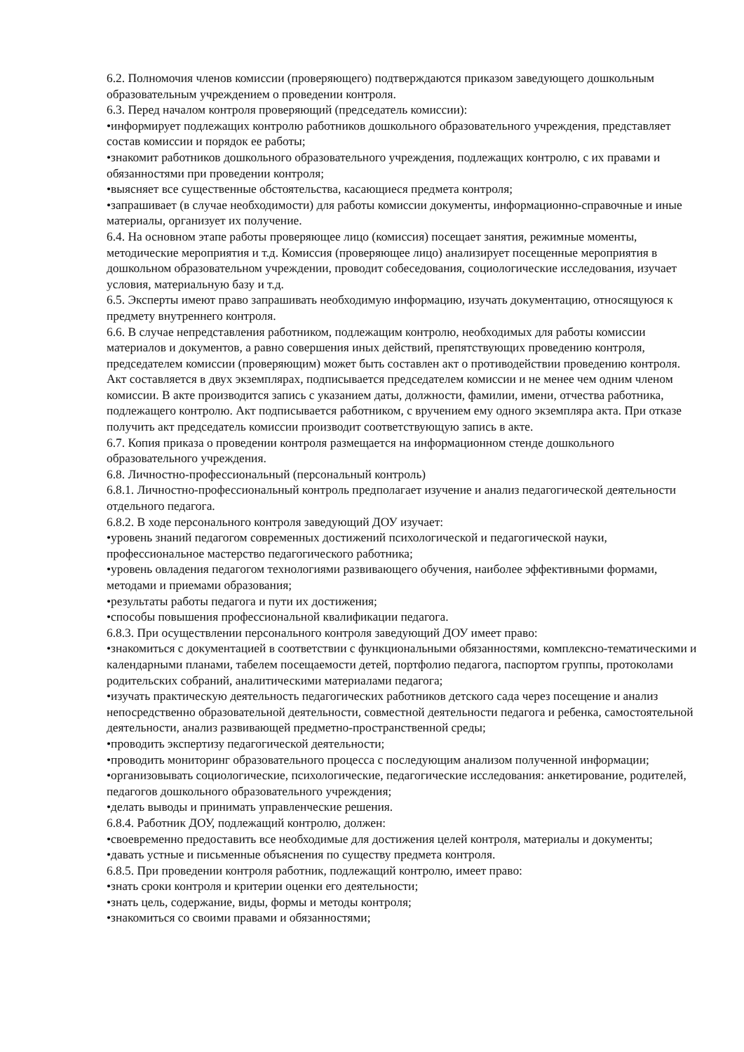6.2. Полномочия членов комиссии (проверяющего) подтверждаются приказом заведующего дошкольным образовательным учреждением о проведении контроля.
6.3. Перед началом контроля проверяющий (председатель комиссии):
•информирует подлежащих контролю работников дошкольного образовательного учреждения, представляет состав комиссии и порядок ее работы;
•знакомит работников дошкольного образовательного учреждения, подлежащих контролю, с их правами и обязанностями при проведении контроля;
•выясняет все существенные обстоятельства, касающиеся предмета контроля;
•запрашивает (в случае необходимости) для работы комиссии документы, информационно-справочные и иные материалы, организует их получение.
6.4. На основном этапе работы проверяющее лицо (комиссия) посещает занятия, режимные моменты, методические мероприятия и т.д. Комиссия (проверяющее лицо) анализирует посещенные мероприятия в дошкольном образовательном учреждении, проводит собеседования, социологические исследования, изучает условия, материальную базу и т.д.
6.5. Эксперты имеют право запрашивать необходимую информацию, изучать документацию, относящуюся к предмету внутреннего контроля.
6.6. В случае непредставления работником, подлежащим контролю, необходимых для работы комиссии материалов и документов, а равно совершения иных действий, препятствующих проведению контроля, председателем комиссии (проверяющим) может быть составлен акт о противодействии проведению контроля. Акт составляется в двух экземплярах, подписывается председателем комиссии и не менее чем одним членом комиссии. В акте производится запись с указанием даты, должности, фамилии, имени, отчества работника, подлежащего контролю. Акт подписывается работником, с вручением ему одного экземпляра акта. При отказе получить акт председатель комиссии производит соответствующую запись в акте.
6.7. Копия приказа о проведении контроля размещается на информационном стенде дошкольного образовательного учреждения.
6.8. Личностно-профессиональный (персональный контроль)
6.8.1. Личностно-профессиональный контроль предполагает изучение и анализ педагогической деятельности отдельного педагога.
6.8.2. В ходе персонального контроля заведующий ДОУ изучает:
•уровень знаний педагогом современных достижений психологической и педагогической науки, профессиональное мастерство педагогического работника;
•уровень овладения педагогом технологиями развивающего обучения, наиболее эффективными формами, методами и приемами образования;
•результаты работы педагога и пути их достижения;
•способы повышения профессиональной квалификации педагога.
6.8.3. При осуществлении персонального контроля заведующий ДОУ имеет право:
•знакомиться с документацией в соответствии с функциональными обязанностями, комплексно-тематическими и календарными планами, табелем посещаемости детей, портфолио педагога, паспортом группы, протоколами родительских собраний, аналитическими материалами педагога;
•изучать практическую деятельность педагогических работников детского сада через посещение и анализ непосредственно образовательной деятельности, совместной деятельности педагога и ребенка, самостоятельной деятельности, анализ развивающей предметно-пространственной среды;
•проводить экспертизу педагогической деятельности;
•проводить мониторинг образовательного процесса с последующим анализом полученной информации;
•организовывать социологические, психологические, педагогические исследования: анкетирование, родителей, педагогов дошкольного образовательного учреждения;
•делать выводы и принимать управленческие решения.
6.8.4. Работник ДОУ, подлежащий контролю, должен:
•своевременно предоставить все необходимые для достижения целей контроля, материалы и документы;
•давать устные и письменные объяснения по существу предмета контроля.
6.8.5. При проведении контроля работник, подлежащий контролю, имеет право:
•знать сроки контроля и критерии оценки его деятельности;
•знать цель, содержание, виды, формы и методы контроля;
•знакомиться со своими правами и обязанностями;